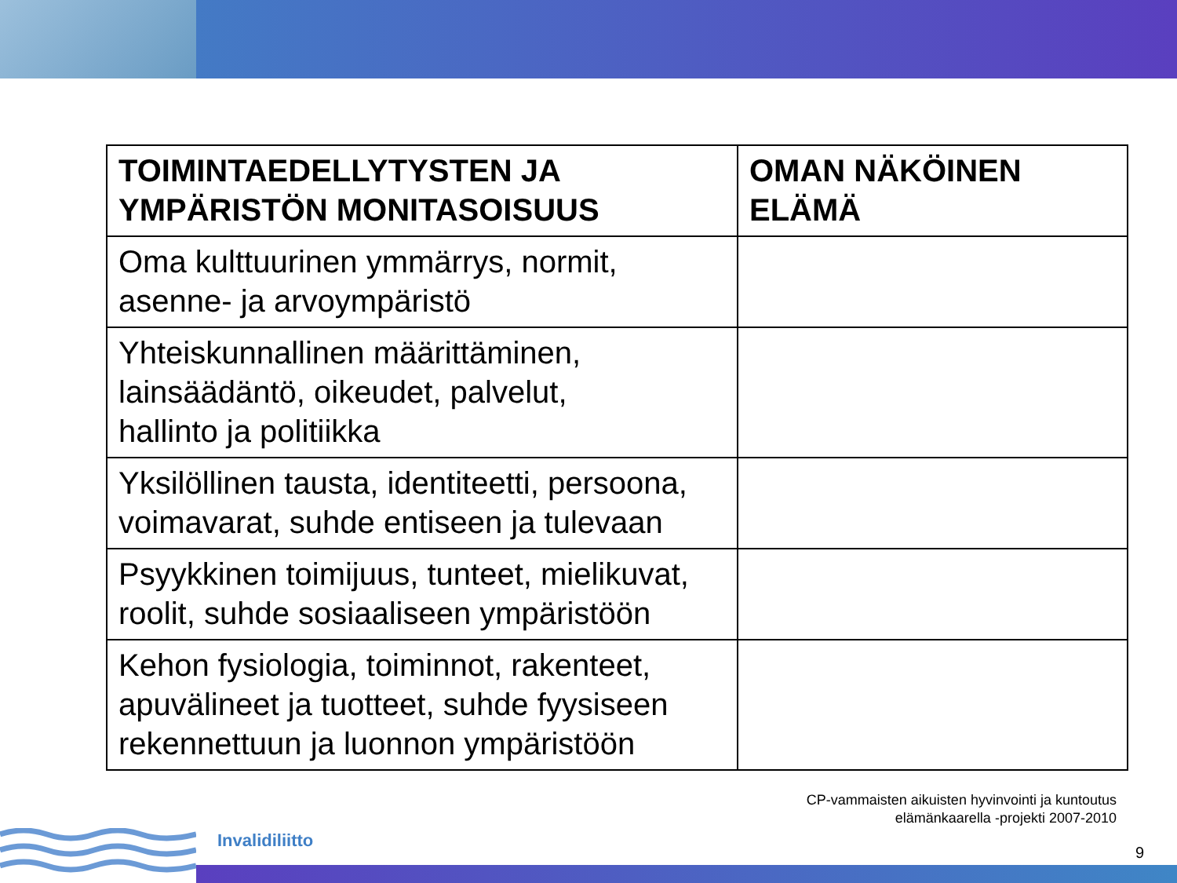| TOIMINTAEDELLYTYSTEN JA YMPÄRISTÖN MONITASOISUUS | OMAN NÄKÖINEN ELÄMÄ |
| --- | --- |
| Oma kulttuurinen ymmärrys, normit, asenne- ja arvoympäristö | |
| Yhteiskunnallinen määrittäminen, lainsäädäntö, oikeudet, palvelut, hallinto ja politiikka | |
| Yksilöllinen tausta, identiteetti, persoona, voimavarat, suhde entiseen ja tulevaan | |
| Psyykkinen toimijuus, tunteet, mielikuvat, roolit, suhde sosiaaliseen ympäristöön | |
| Kehon fysiologia, toiminnot, rakenteet, apuvälineet ja tuotteet, suhde fyysiseen rekennettuun ja luonnon ympäristöön | |
CP-vammaisten aikuisten hyvinvointi ja kuntoutus
elämänkaarella -projekti 2007-2010
Invalidiliitto
9